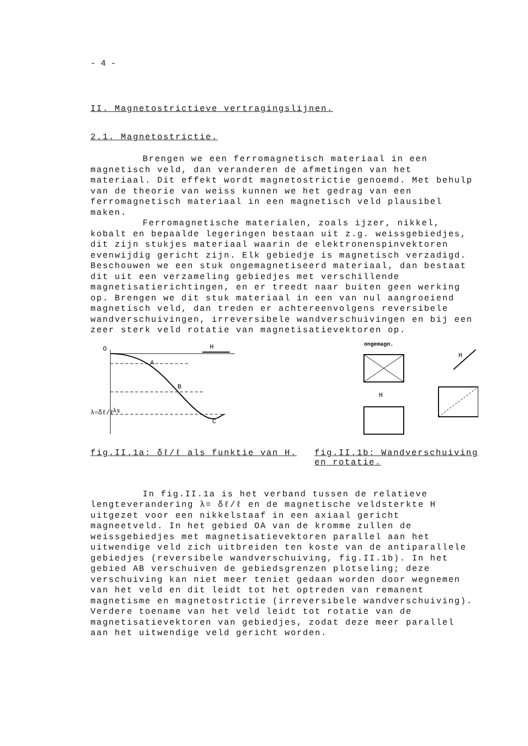- 4 -
II. Magnetostrictieve vertragingslijnen.
2.1. Magnetostrictie.
Brengen we een ferromagnetisch materiaal in een magnetisch veld, dan veranderen de afmetingen van het materiaal. Dit effekt wordt magnetostrictie genoemd. Met behulp van de theorie van weiss kunnen we het gedrag van een ferromagnetisch materiaal in een magnetisch veld plausibel maken.
Ferromagnetische materialen, zoals ijzer, nikkel, kobalt en bepaalde legeringen bestaan uit z.g. weissgebiedjes, dit zijn stukjes materiaal waarin de elektronenspinvektoren evenwijdig gericht zijn. Elk gebiedje is magnetisch verzadigd. Beschouwen we een stuk ongemagnetiseerd materiaal, dan bestaat dit uit een verzameling gebiedjes met verschillende magnetisatierichtingen, en er treedt naar buiten geen werking op. Brengen we dit stuk materiaal in een van nul aangroeiend magnetisch veld, dan treden er achtereenvolgens reversibele wandverschuivingen, irreversibele wandverschuivingen en bij een zeer sterk veld rotatie van magnetisatievektoren op.
O
H
A
B
C
λ=δℓ/ℓ
λs
ongemagn.
H
H
fig.II.1a: δℓ/ℓ als funktie van H. fig.II.1b: Wandverschuiving
en rotatie.
In fig.II.1a is het verband tussen de relatieve lengteverandering λ= δℓ/ℓ en de magnetische veldsterkte H uitgezet voor een nikkelstaaf in een axiaal gericht magneetveld. In het gebied OA van de kromme zullen de weissgebiedjes met magnetisatievektoren parallel aan het uitwendige veld zich uitbreiden ten koste van de antiparallele gebiedjes (reversibele wandverschuiving, fig.II.1b). In het gebied AB verschuiven de gebiedsgrenzen plotseling; deze verschuiving kan niet meer teniet gedaan worden door wegnemen van het veld en dit leidt tot het optreden van remanent magnetisme en magnetostrictie (irreversibele wandverschuiving). Verdere toename van het veld leidt tot rotatie van de magnetisatievektoren van gebiedjes, zodat deze meer parallel aan het uitwendige veld gericht worden.